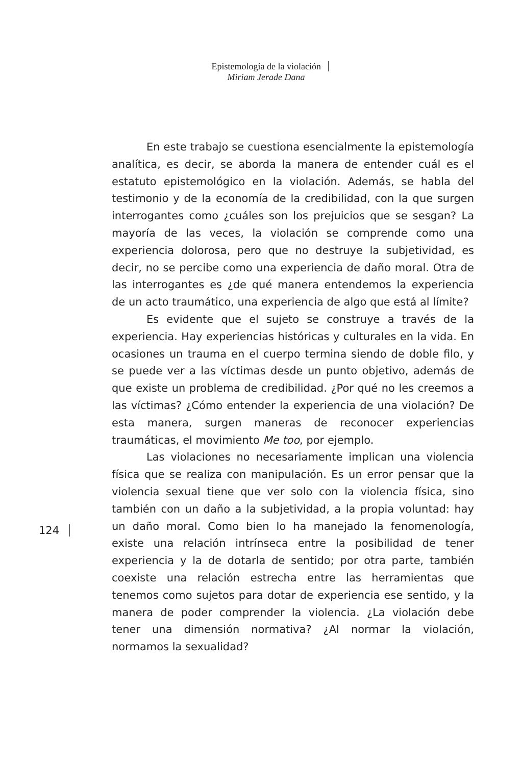Epistemología de la violación
Miriam Jerade Dana
En este trabajo se cuestiona esencialmente la epistemología analítica, es decir, se aborda la manera de entender cuál es el estatuto epistemológico en la violación. Además, se habla del testimonio y de la economía de la credibilidad, con la que surgen interrogantes como ¿cuáles son los prejuicios que se sesgan? La mayoría de las veces, la violación se comprende como una experiencia dolorosa, pero que no destruye la subjetividad, es decir, no se percibe como una experiencia de daño moral. Otra de las interrogantes es ¿de qué manera entendemos la experiencia de un acto traumático, una experiencia de algo que está al límite?
Es evidente que el sujeto se construye a través de la experiencia. Hay experiencias históricas y culturales en la vida. En ocasiones un trauma en el cuerpo termina siendo de doble filo, y se puede ver a las víctimas desde un punto objetivo, además de que existe un problema de credibilidad. ¿Por qué no les creemos a las víctimas? ¿Cómo entender la experiencia de una violación? De esta manera, surgen maneras de reconocer experiencias traumáticas, el movimiento Me too, por ejemplo.
Las violaciones no necesariamente implican una violencia física que se realiza con manipulación. Es un error pensar que la violencia sexual tiene que ver solo con la violencia física, sino también con un daño a la subjetividad, a la propia voluntad: hay un daño moral. Como bien lo ha manejado la fenomenología, existe una relación intrínseca entre la posibilidad de tener experiencia y la de dotarla de sentido; por otra parte, también coexiste una relación estrecha entre las herramientas que tenemos como sujetos para dotar de experiencia ese sentido, y la manera de poder comprender la violencia. ¿La violación debe tener una dimensión normativa? ¿Al normar la violación, normamos la sexualidad?
124